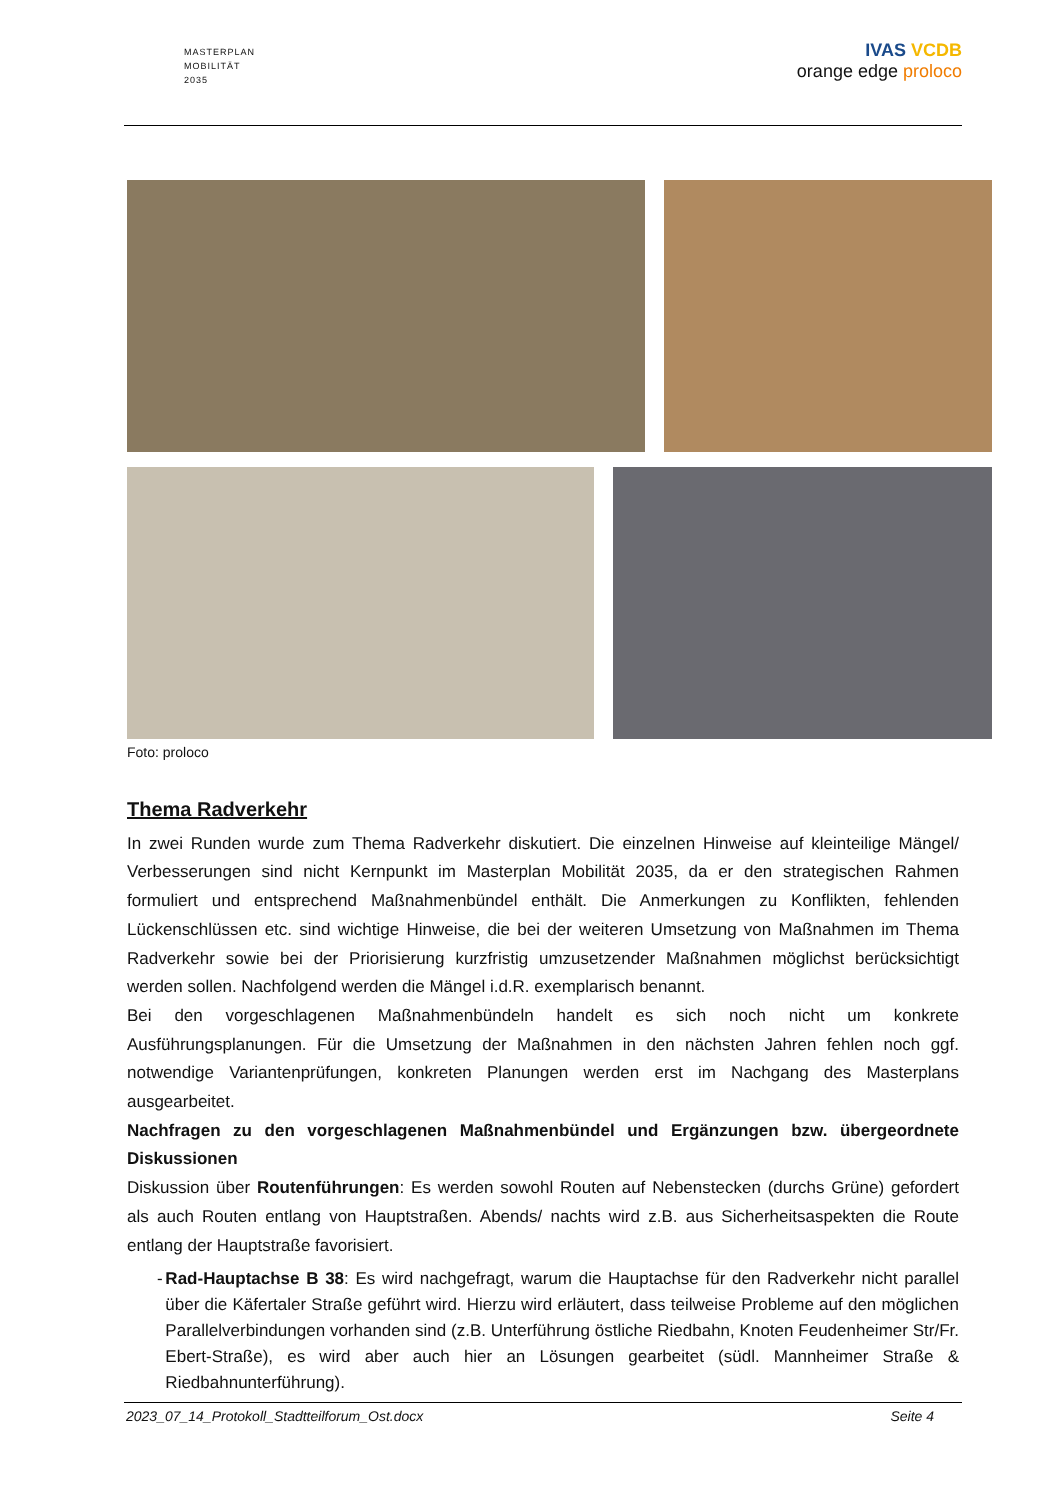MASTERPLAN
MOBILITÄT
2035
IVAS VCDB
orange edge proloco
Foto: proloco
Thema Radverkehr
In zwei Runden wurde zum Thema Radverkehr diskutiert. Die einzelnen Hinweise auf kleinteilige Mängel/ Verbesserungen sind nicht Kernpunkt im Masterplan Mobilität 2035, da er den strategischen Rahmen formuliert und entsprechend Maßnahmenbündel enthält. Die Anmerkungen zu Konflikten, fehlenden Lückenschlüssen etc. sind wichtige Hinweise, die bei der weiteren Umsetzung von Maßnahmen im Thema Radverkehr sowie bei der Priorisierung kurzfristig umzusetzender Maßnahmen möglichst berücksichtigt werden sollen. Nachfolgend werden die Mängel i.d.R. exemplarisch benannt.
Bei den vorgeschlagenen Maßnahmenbündeln handelt es sich noch nicht um konkrete Ausführungsplanungen. Für die Umsetzung der Maßnahmen in den nächsten Jahren fehlen noch ggf. notwendige Variantenprüfungen, konkreten Planungen werden erst im Nachgang des Masterplans ausgearbeitet.
Nachfragen zu den vorgeschlagenen Maßnahmenbündel und Ergänzungen bzw. übergeordnete Diskussionen
Diskussion über Routenführungen: Es werden sowohl Routen auf Nebenstecken (durchs Grüne) gefordert als auch Routen entlang von Hauptstraßen. Abends/ nachts wird z.B. aus Sicherheitsaspekten die Route entlang der Hauptstraße favorisiert.
- Rad-Hauptachse B 38: Es wird nachgefragt, warum die Hauptachse für den Radverkehr nicht parallel über die Käfertaler Straße geführt wird. Hierzu wird erläutert, dass teilweise Probleme auf den möglichen Parallelverbindungen vorhanden sind (z.B. Unterführung östliche Riedbahn, Knoten Feudenheimer Str/Fr. Ebert-Straße), es wird aber auch hier an Lösungen gearbeitet (südl. Mannheimer Straße & Riedbahnunterführung).
2023_07_14_Protokoll_Stadtteilforum_Ost.docx Seite 4